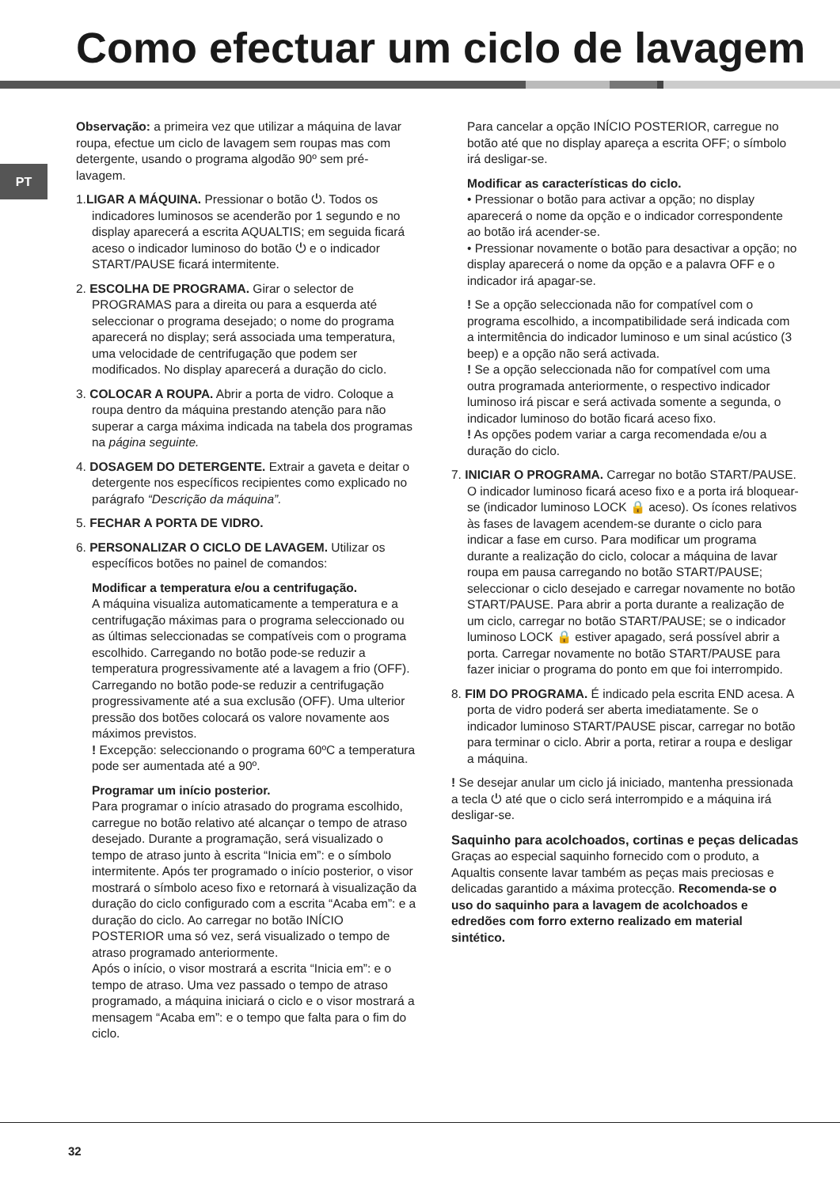Como efectuar um ciclo de lavagem
PT
Observação: a primeira vez que utilizar a máquina de lavar roupa, efectue um ciclo de lavagem sem roupas mas com detergente, usando o programa algodão 90º sem pré-lavagem.
1.LIGAR A MÁQUINA. Pressionar o botão ⏻. Todos os indicadores luminosos se acenderão por 1 segundo e no display aparecerá a escrita AQUALTIS; em seguida ficará aceso o indicador luminoso do botão ⏻ e o indicador START/PAUSE ficará intermitente.
2. ESCOLHA DE PROGRAMA. Girar o selector de PROGRAMAS para a direita ou para a esquerda até seleccionar o programa desejado; o nome do programa aparecerá no display; será associada uma temperatura, uma velocidade de centrifugação que podem ser modificados. No display aparecerá a duração do ciclo.
3. COLOCAR A ROUPA. Abrir a porta de vidro. Coloque a roupa dentro da máquina prestando atenção para não superar a carga máxima indicada na tabela dos programas na página seguinte.
4. DOSAGEM DO DETERGENTE. Extrair a gaveta e deitar o detergente nos específicos recipientes como explicado no parágrafo “Descrição da máquina”.
5. FECHAR A PORTA DE VIDRO.
6. PERSONALIZAR O CICLO DE LAVAGEM. Utilizar os específicos botões no painel de comandos:
Modificar a temperatura e/ou a centrifugação.
A máquina visualiza automaticamente a temperatura e a centrifugação máximas para o programa seleccionado ou as últimas seleccionadas se compatíveis com o programa escolhido. Carregando no botão pode-se reduzir a temperatura progressivamente até a lavagem a frio (OFF). Carregando no botão pode-se reduzir a centrifugação progressivamente até a sua exclusão (OFF). Uma ulterior pressão dos botões colocará os valore novamente aos máximos previstos.
! Excepção: seleccionando o programa 60ºC a temperatura pode ser aumentada até a 90º.
Programar um início posterior.
Para programar o início atrasado do programa escolhido, carregue no botão relativo até alcançar o tempo de atraso desejado. Durante a programação, será visualizado o tempo de atraso junto à escrita “Inicia em”: e o símbolo intermitente. Após ter programado o início posterior, o visor mostrará o símbolo aceso fixo e retornará à visualização da duração do ciclo configurado com a escrita “Acaba em”: e a duração do ciclo. Ao carregar no botão INÍCIO POSTERIOR uma só vez, será visualizado o tempo de atraso programado anteriormente.
Após o início, o visor mostrará a escrita “Inicia em”: e o tempo de atraso. Uma vez passado o tempo de atraso programado, a máquina iniciará o ciclo e o visor mostrará a mensagem “Acaba em”: e o tempo que falta para o fim do ciclo.
Para cancelar a opção INÍCIO POSTERIOR, carregue no botão até que no display apareça a escrita OFF; o símbolo irá desligar-se.
Modificar as características do ciclo.
• Pressionar o botão para activar a opção; no display aparecerá o nome da opção e o indicador correspondente ao botão irá acender-se.
• Pressionar novamente o botão para desactivar a opção; no display aparecerá o nome da opção e a palavra OFF e o indicador irá apagar-se.
! Se a opção seleccionada não for compatível com o programa escolhido, a incompatibilidade será indicada com a intermitência do indicador luminoso e um sinal acústico (3 beep) e a opção não será activada.
! Se a opção seleccionada não for compatível com uma outra programada anteriormente, o respectivo indicador luminoso irá piscar e será activada somente a segunda, o indicador luminoso do botão ficará aceso fixo.
! As opções podem variar a carga recomendada e/ou a duração do ciclo.
7. INICIAR O PROGRAMA. Carregar no botão START/PAUSE. O indicador luminoso ficará aceso fixo e a porta irá bloquear-se (indicador luminoso LOCK 🔒 aceso). Os ícones relativos às fases de lavagem acendem-se durante o ciclo para indicar a fase em curso. Para modificar um programa durante a realização do ciclo, colocar a máquina de lavar roupa em pausa carregando no botão START/PAUSE; seleccionar o ciclo desejado e carregar novamente no botão START/PAUSE. Para abrir a porta durante a realização de um ciclo, carregar no botão START/PAUSE; se o indicador luminoso LOCK 🔒 estiver apagado, será possível abrir a porta. Carregar novamente no botão START/PAUSE para fazer iniciar o programa do ponto em que foi interrompido.
8. FIM DO PROGRAMA. É indicado pela escrita END acesa. A porta de vidro poderá ser aberta imediatamente. Se o indicador luminoso START/PAUSE piscar, carregar no botão para terminar o ciclo. Abrir a porta, retirar a roupa e desligar a máquina.
! Se desejar anular um ciclo já iniciado, mantenha pressionada a tecla ⏻ até que o ciclo será interrompido e a máquina irá desligar-se.
Saquinho para acolchoados, cortinas e peças delicadas
Graças ao especial saquinho fornecido com o produto, a Aqualtis consente lavar também as peças mais preciosas e delicadas garantido a máxima protecção. Recomenda-se o uso do saquinho para a lavagem de acolchoados e edredões com forro externo realizado em material sintético.
32